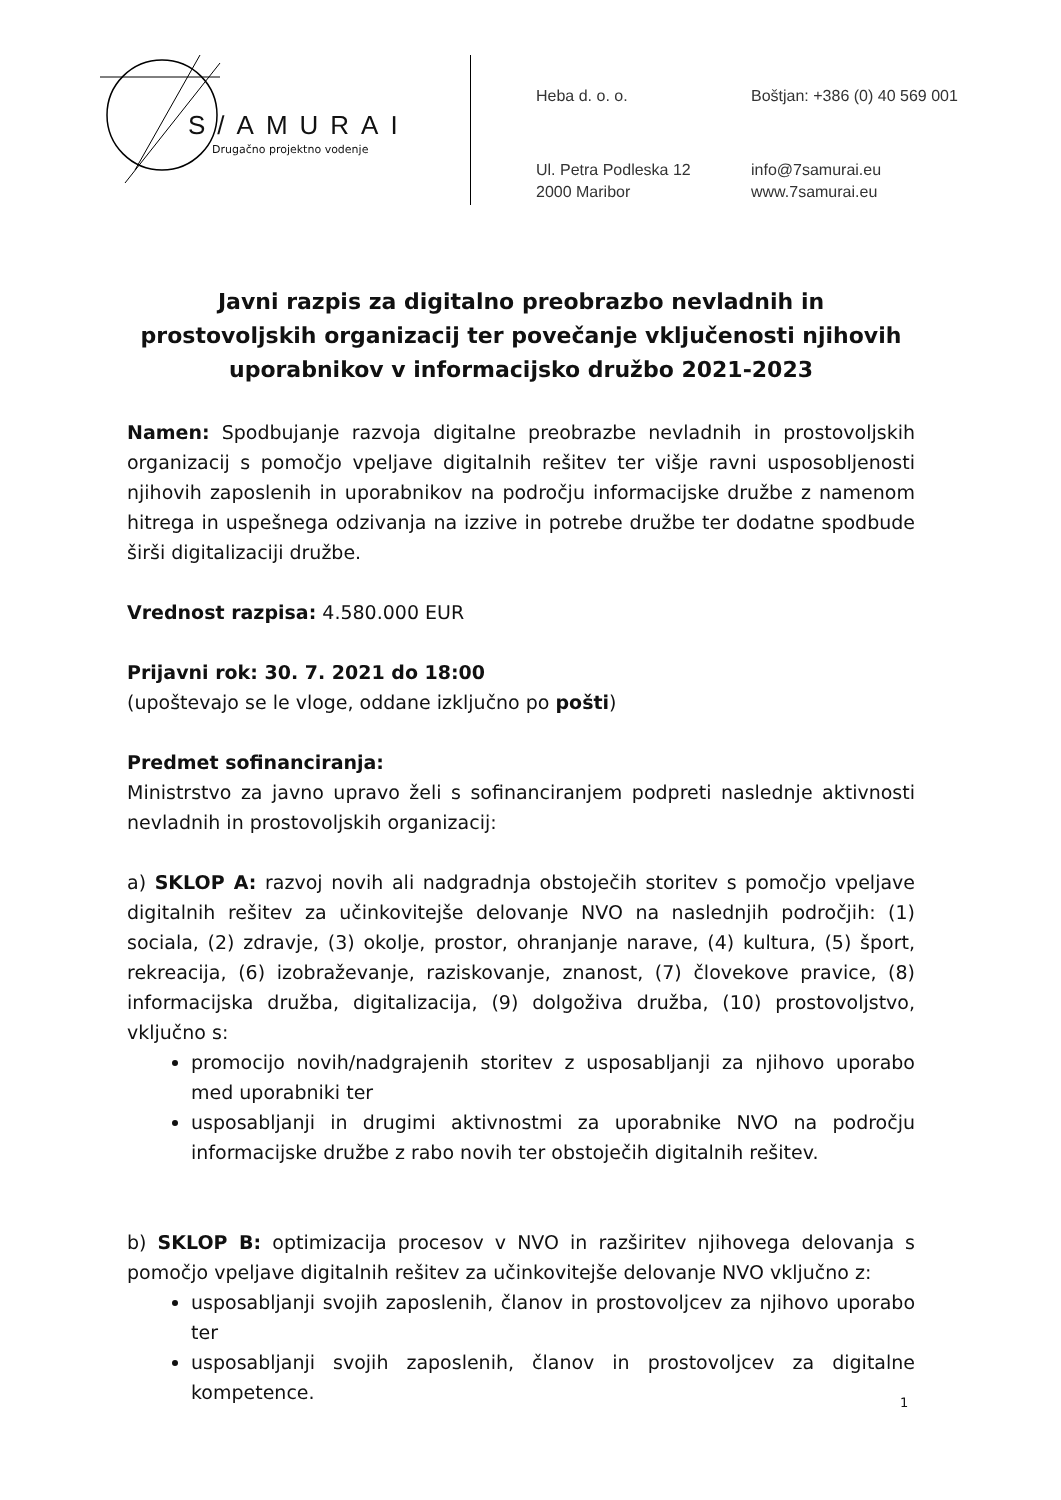S/AMURAI
Drugačno projektno vodenje
Heba d. o. o.
Boštjan: +386 (0) 40 569 001
Ul. Petra Podleska 12
2000 Maribor
info@7samurai.eu
www.7samurai.eu
Javni razpis za digitalno preobrazbo nevladnih in prostovoljskih organizacij ter povečanje vključenosti njihovih uporabnikov v informacijsko družbo 2021-2023
Namen: Spodbujanje razvoja digitalne preobrazbe nevladnih in prostovoljskih organizacij s pomočjo vpeljave digitalnih rešitev ter višje ravni usposobljenosti njihovih zaposlenih in uporabnikov na področju informacijske družbe z namenom hitrega in uspešnega odzivanja na izzive in potrebe družbe ter dodatne spodbude širši digitalizaciji družbe.
Vrednost razpisa: 4.580.000 EUR
Prijavni rok: 30. 7. 2021 do 18:00
(upoštevajo se le vloge, oddane izključno po pošti)
Predmet sofinanciranja:
Ministrstvo za javno upravo želi s sofinanciranjem podpreti naslednje aktivnosti nevladnih in prostovoljskih organizacij:
a) SKLOP A: razvoj novih ali nadgradnja obstoječih storitev s pomočjo vpeljave digitalnih rešitev za učinkovitejše delovanje NVO na naslednjih področjih: (1) sociala, (2) zdravje, (3) okolje, prostor, ohranjanje narave, (4) kultura, (5) šport, rekreacija, (6) izobraževanje, raziskovanje, znanost, (7) človekove pravice, (8) informacijska družba, digitalizacija, (9) dolgoživa družba, (10) prostovoljstvo, vključno s:
promocijo novih/nadgrajenih storitev z usposabljanji za njihovo uporabo med uporabniki ter
usposabljanji in drugimi aktivnostmi za uporabnike NVO na področju informacijske družbe z rabo novih ter obstoječih digitalnih rešitev.
b) SKLOP B: optimizacija procesov v NVO in razširitev njihovega delovanja s pomočjo vpeljave digitalnih rešitev za učinkovitejše delovanje NVO vključno z:
usposabljanji svojih zaposlenih, članov in prostovoljcev za njihovo uporabo ter
usposabljanji svojih zaposlenih, članov in prostovoljcev za digitalne kompetence.
1